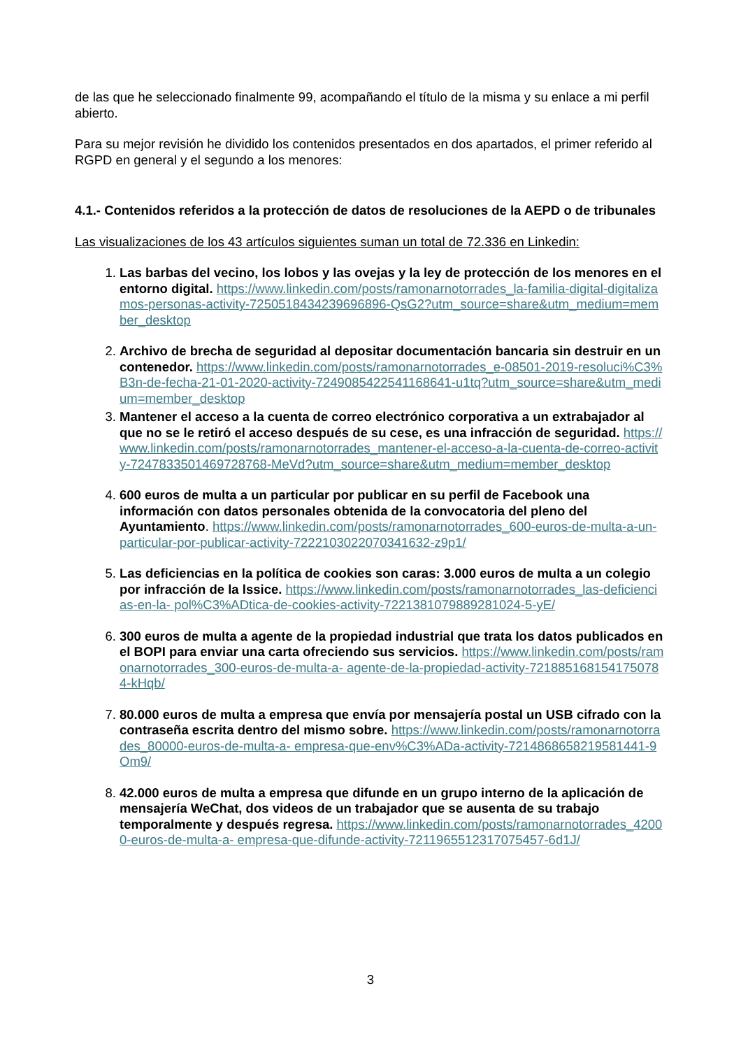de las que he seleccionado finalmente 99, acompañando el título de la misma y su enlace a mi perfil abierto.
Para su mejor revisión he dividido los contenidos presentados en dos apartados, el primer referido al RGPD en general y el segundo a los menores:
4.1.- Contenidos referidos a la protección de datos de resoluciones de la AEPD o de tribunales
Las visualizaciones de los 43 artículos siguientes suman un total de 72.336 en Linkedin:
1. Las barbas del vecino, los lobos y las ovejas y la ley de protección de los menores en el entorno digital. https://www.linkedin.com/posts/ramonarnotorrades_la-familia-digital-digitalizamos-personas-activity-7250518434239696896-QsG2?utm_source=share&utm_medium=member_desktop
2. Archivo de brecha de seguridad al depositar documentación bancaria sin destruir en un contenedor. https://www.linkedin.com/posts/ramonarnotorrades_e-08501-2019-resoluci%C3%B3n-de-fecha-21-01-2020-activity-7249085422541168641-u1tq?utm_source=share&utm_medium=member_desktop
3. Mantener el acceso a la cuenta de correo electrónico corporativa a un extrabajador al que no se le retiró el acceso después de su cese, es una infracción de seguridad. https://www.linkedin.com/posts/ramonarnotorrades_mantener-el-acceso-a-la-cuenta-de-correo-activity-7247833501469728768-MeVd?utm_source=share&utm_medium=member_desktop
4. 600 euros de multa a un particular por publicar en su perfil de Facebook una información con datos personales obtenida de la convocatoria del pleno del Ayuntamiento. https://www.linkedin.com/posts/ramonarnotorrades_600-euros-de-multa-a-un- particular-por-publicar-activity-7222103022070341632-z9p1/
5. Las deficiencias en la política de cookies son caras: 3.000 euros de multa a un colegio por infracción de la lssice. https://www.linkedin.com/posts/ramonarnotorrades_las-deficiencias-en-la- pol%C3%ADtica-de-cookies-activity-7221381079889281024-5-yE/
6. 300 euros de multa a agente de la propiedad industrial que trata los datos publicados en el BOPI para enviar una carta ofreciendo sus servicios. https://www.linkedin.com/posts/ramonarnotorrades_300-euros-de-multa-a- agente-de-la-propiedad-activity-7218851681541750784-kHqb/
7. 80.000 euros de multa a empresa que envía por mensajería postal un USB cifrado con la contraseña escrita dentro del mismo sobre. https://www.linkedin.com/posts/ramonarnotorrades_80000-euros-de-multa-a- empresa-que-env%C3%ADa-activity-7214868658219581441-9Om9/
8. 42.000 euros de multa a empresa que difunde en un grupo interno de la aplicación de mensajería WeChat, dos videos de un trabajador que se ausenta de su trabajo temporalmente y después regresa. https://www.linkedin.com/posts/ramonarnotorrades_42000-euros-de-multa-a- empresa-que-difunde-activity-7211965512317075457-6d1J/
3